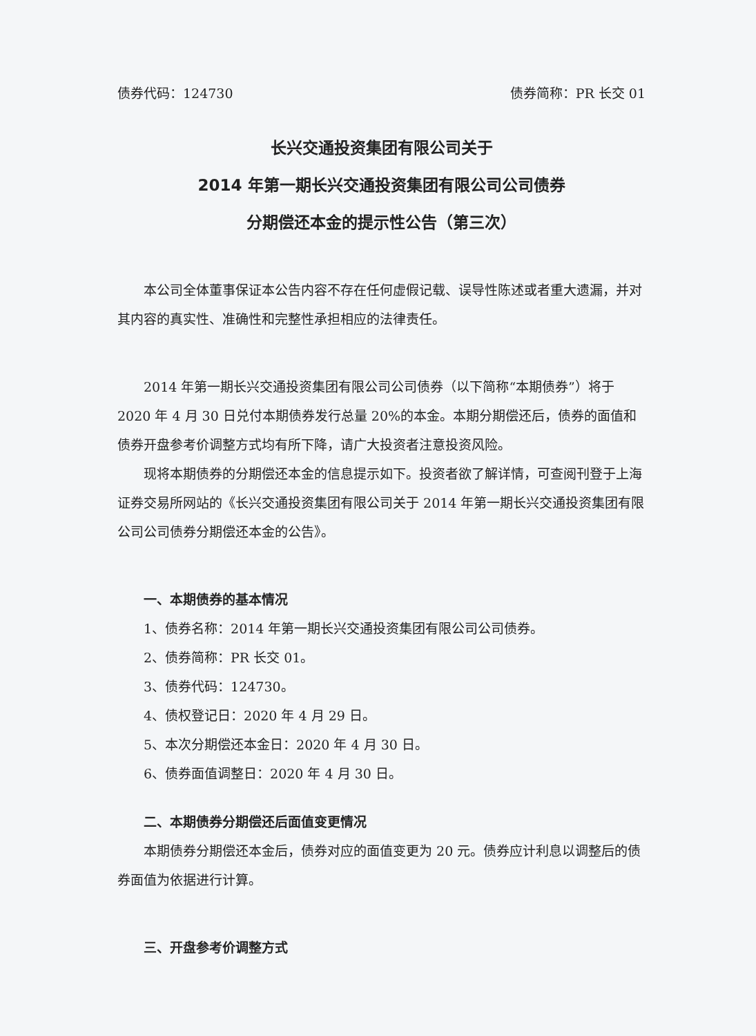债券代码：124730 债券简称：PR 长交 01
长兴交通投资集团有限公司关于
2014 年第一期长兴交通投资集团有限公司公司债券
分期偿还本金的提示性公告（第三次）
本公司全体董事保证本公告内容不存在任何虚假记载、误导性陈述或者重大遗漏，并对其内容的真实性、准确性和完整性承担相应的法律责任。
2014 年第一期长兴交通投资集团有限公司公司债券（以下简称“本期债券”）将于 2020 年 4 月 30 日兑付本期债券发行总量 20%的本金。本期分期偿还后，债券的面值和债券开盘参考价调整方式均有所下降，请广大投资者注意投资风险。
现将本期债券的分期偿还本金的信息提示如下。投资者欲了解详情，可查阅刊登于上海证券交易所网站的《长兴交通投资集团有限公司关于 2014 年第一期长兴交通投资集团有限公司公司债券分期偿还本金的公告》。
一、本期债券的基本情况
1、债券名称：2014 年第一期长兴交通投资集团有限公司公司债券。
2、债券简称：PR 长交 01。
3、债券代码：124730。
4、债权登记日：2020 年 4 月 29 日。
5、本次分期偿还本金日：2020 年 4 月 30 日。
6、债券面值调整日：2020 年 4 月 30 日。
二、本期债券分期偿还后面值变更情况
本期债券分期偿还本金后，债券对应的面值变更为 20 元。债券应计利息以调整后的债券面值为依据进行计算。
三、开盘参考价调整方式